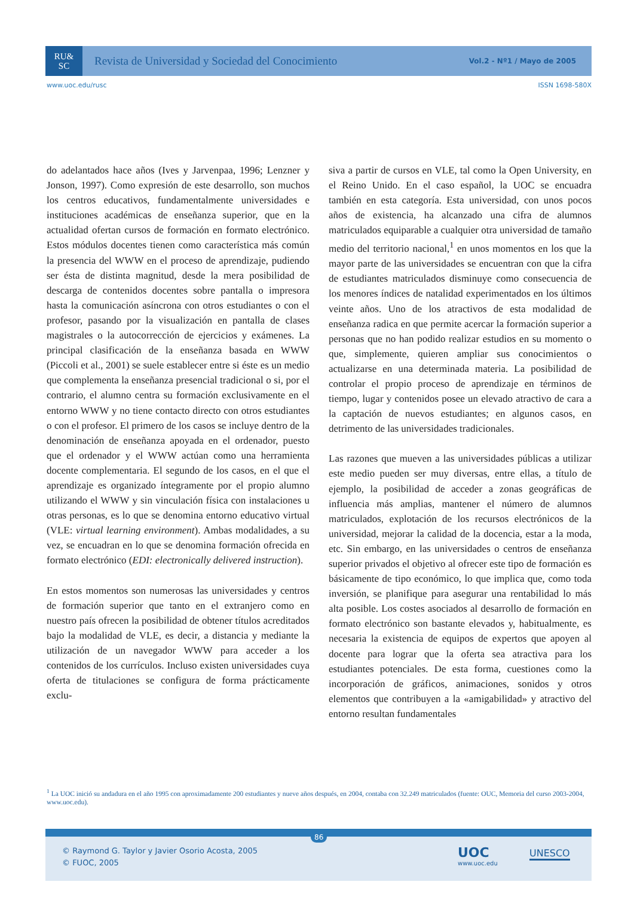RU&
SC
Revista de Universidad y Sociedad del Conocimiento
Vol.2 - Nº1 / Mayo de 2005
www.uoc.edu/rusc ISSN 1698-580X
do adelantados hace años (Ives y Jarvenpaa, 1996; Lenzner y Jonson, 1997). Como expresión de este desarrollo, son muchos los centros educativos, fundamentalmente universidades e instituciones académicas de enseñanza superior, que en la actualidad ofertan cursos de formación en formato electrónico. Estos módulos docentes tienen como característica más común la presencia del WWW en el proceso de aprendizaje, pudiendo ser ésta de distinta magnitud, desde la mera posibilidad de descarga de contenidos docentes sobre pantalla o impresora hasta la comunicación asíncrona con otros estudiantes o con el profesor, pasando por la visualización en pantalla de clases magistrales o la autocorrección de ejercicios y exámenes. La principal clasificación de la enseñanza basada en WWW (Piccoli et al., 2001) se suele establecer entre si éste es un medio que complementa la enseñanza presencial tradicional o si, por el contrario, el alumno centra su formación exclusivamente en el entorno WWW y no tiene contacto directo con otros estudiantes o con el profesor. El primero de los casos se incluye dentro de la denominación de enseñanza apoyada en el ordenador, puesto que el ordenador y el WWW actúan como una herramienta docente complementaria. El segundo de los casos, en el que el aprendizaje es organizado íntegramente por el propio alumno utilizando el WWW y sin vinculación física con instalaciones u otras personas, es lo que se denomina entorno educativo virtual (VLE: virtual learning environment). Ambas modalidades, a su vez, se encuadran en lo que se denomina formación ofrecida en formato electrónico (EDI: electronically delivered instruction).
En estos momentos son numerosas las universidades y centros de formación superior que tanto en el extranjero como en nuestro país ofrecen la posibilidad de obtener títulos acreditados bajo la modalidad de VLE, es decir, a distancia y mediante la utilización de un navegador WWW para acceder a los contenidos de los currículos. Incluso existen universidades cuya oferta de titulaciones se configura de forma prácticamente exclu-
siva a partir de cursos en VLE, tal como la Open University, en el Reino Unido. En el caso español, la UOC se encuadra también en esta categoría. Esta universidad, con unos pocos años de existencia, ha alcanzado una cifra de alumnos matriculados equiparable a cualquier otra universidad de tamaño medio del territorio nacional,<sup>1</sup> en unos momentos en los que la mayor parte de las universidades se encuentran con que la cifra de estudiantes matriculados disminuye como consecuencia de los menores índices de natalidad experimentados en los últimos veinte años. Uno de los atractivos de esta modalidad de enseñanza radica en que permite acercar la formación superior a personas que no han podido realizar estudios en su momento o que, simplemente, quieren ampliar sus conocimientos o actualizarse en una determinada materia. La posibilidad de controlar el propio proceso de aprendizaje en términos de tiempo, lugar y contenidos posee un elevado atractivo de cara a la captación de nuevos estudiantes; en algunos casos, en detrimento de las universidades tradicionales.
Las razones que mueven a las universidades públicas a utilizar este medio pueden ser muy diversas, entre ellas, a título de ejemplo, la posibilidad de acceder a zonas geográficas de influencia más amplias, mantener el número de alumnos matriculados, explotación de los recursos electrónicos de la universidad, mejorar la calidad de la docencia, estar a la moda, etc. Sin embargo, en las universidades o centros de enseñanza superior privados el objetivo al ofrecer este tipo de formación es básicamente de tipo económico, lo que implica que, como toda inversión, se planifique para asegurar una rentabilidad lo más alta posible. Los costes asociados al desarrollo de formación en formato electrónico son bastante elevados y, habitualmente, es necesaria la existencia de equipos de expertos que apoyen al docente para lograr que la oferta sea atractiva para los estudiantes potenciales. De esta forma, cuestiones como la incorporación de gráficos, animaciones, sonidos y otros elementos que contribuyen a la «amigabilidad» y atractivo del entorno resultan fundamentales
<sup>1</sup> La UOC inició su andadura en el año 1995 con aproximadamente 200 estudiantes y nueve años después, en 2004, contaba con 32.249 matriculados (fuente: OUC, Memoria del curso 2003-2004, www.uoc.edu).
86
© Raymond G. Taylor y Javier Osorio Acosta, 2005
© FUOC, 2005
UOC
www.uoc.edu
UNESCO